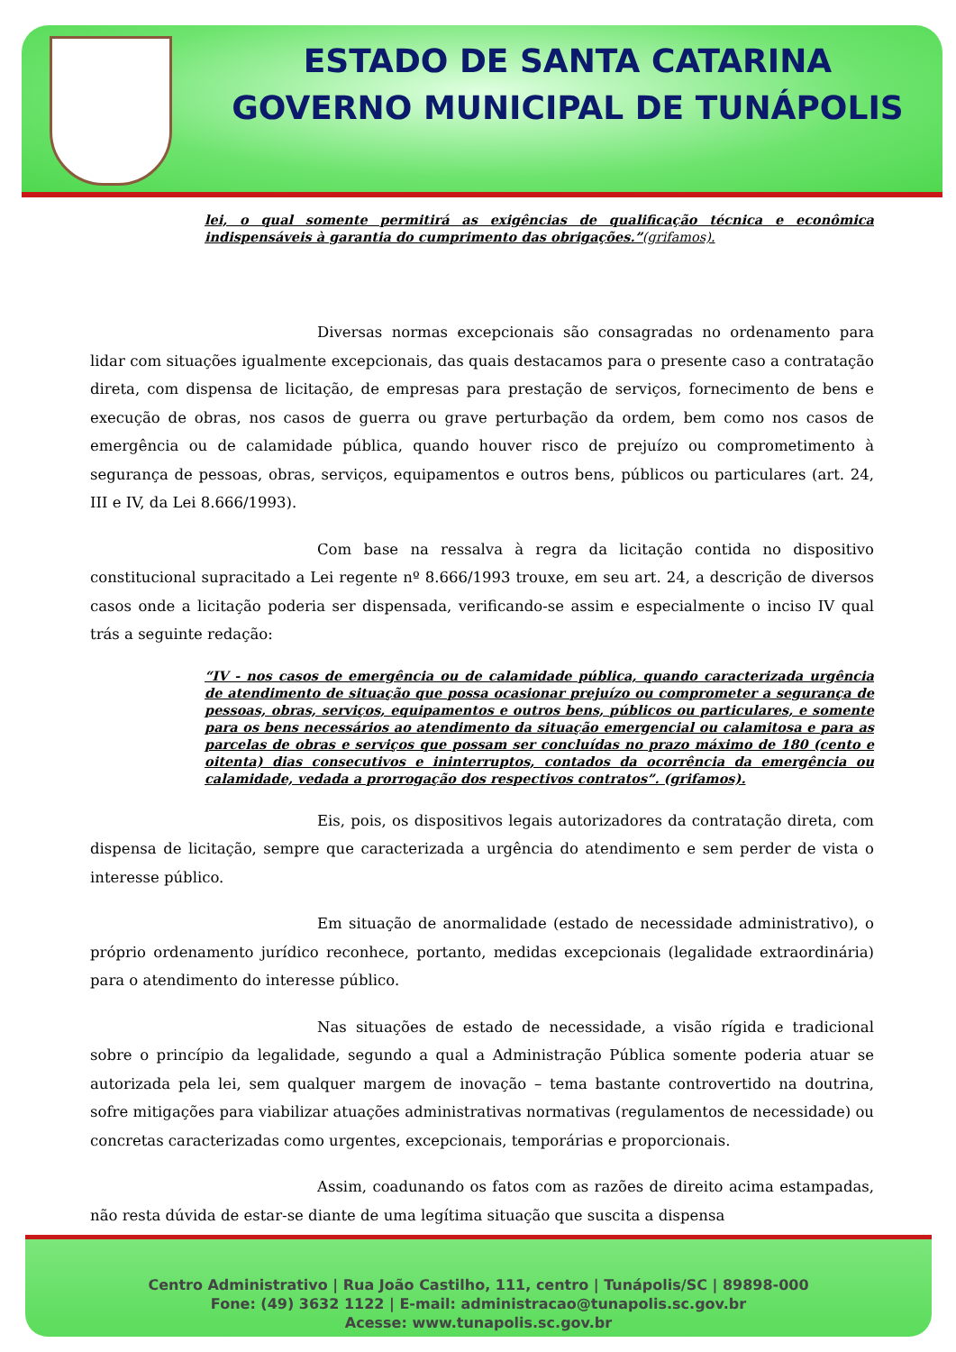ESTADO DE SANTA CATARINA
GOVERNO MUNICIPAL DE TUNÁPOLIS
lei, o qual somente permitirá as exigências de qualificação técnica e econômica indispensáveis à garantia do cumprimento das obrigações.”(grifamos).
Diversas normas excepcionais são consagradas no ordenamento para lidar com situações igualmente excepcionais, das quais destacamos para o presente caso a contratação direta, com dispensa de licitação, de empresas para prestação de serviços, fornecimento de bens e execução de obras, nos casos de guerra ou grave perturbação da ordem, bem como nos casos de emergência ou de calamidade pública, quando houver risco de prejuízo ou comprometimento à segurança de pessoas, obras, serviços, equipamentos e outros bens, públicos ou particulares (art. 24, III e IV, da Lei 8.666/1993).
Com base na ressalva à regra da licitação contida no dispositivo constitucional supracitado a Lei regente nº 8.666/1993 trouxe, em seu art. 24, a descrição de diversos casos onde a licitação poderia ser dispensada, verificando-se assim e especialmente o inciso IV qual trás a seguinte redação:
“IV - nos casos de emergência ou de calamidade pública, quando caracterizada urgência de atendimento de situação que possa ocasionar prejuízo ou comprometer a segurança de pessoas, obras, serviços, equipamentos e outros bens, públicos ou particulares, e somente para os bens necessários ao atendimento da situação emergencial ou calamitosa e para as parcelas de obras e serviços que possam ser concluídas no prazo máximo de 180 (cento e oitenta) dias consecutivos e ininterruptos, contados da ocorrência da emergência ou calamidade, vedada a prorrogação dos respectivos contratos”. (grifamos).
Eis, pois, os dispositivos legais autorizadores da contratação direta, com dispensa de licitação, sempre que caracterizada a urgência do atendimento e sem perder de vista o interesse público.
Em situação de anormalidade (estado de necessidade administrativo), o próprio ordenamento jurídico reconhece, portanto, medidas excepcionais (legalidade extraordinária) para o atendimento do interesse público.
Nas situações de estado de necessidade, a visão rígida e tradicional sobre o princípio da legalidade, segundo a qual a Administração Pública somente poderia atuar se autorizada pela lei, sem qualquer margem de inovação – tema bastante controvertido na doutrina, sofre mitigações para viabilizar atuações administrativas normativas (regulamentos de necessidade) ou concretas caracterizadas como urgentes, excepcionais, temporárias e proporcionais.
Assim, coadunando os fatos com as razões de direito acima estampadas, não resta dúvida de estar-se diante de uma legítima situação que suscita a dispensa
Centro Administrativo | Rua João Castilho, 111, centro | Tunápolis/SC | 89898-000
Fone: (49) 3632 1122 | E-mail: administracao@tunapolis.sc.gov.br
Acesse: www.tunapolis.sc.gov.br